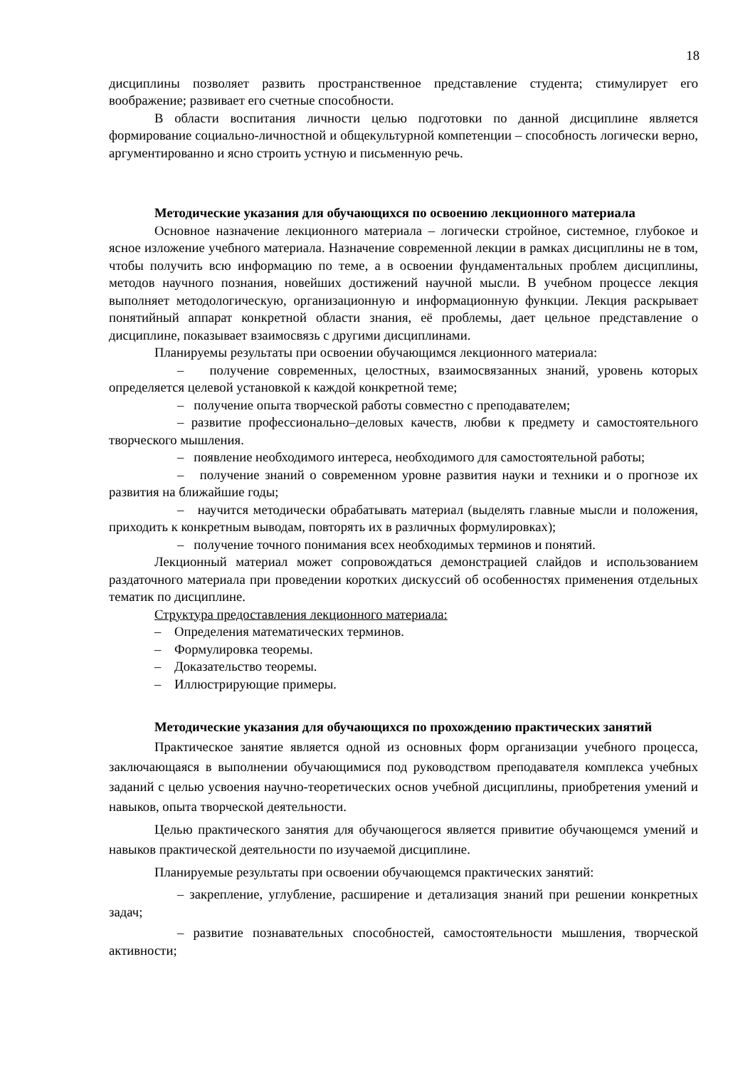18
дисциплины позволяет развить пространственное представление студента; стимулирует его воображение; развивает его счетные способности.
В области воспитания личности целью подготовки по данной дисциплине является формирование социально-личностной и общекультурной компетенции – способность логически верно, аргументированно и ясно строить устную и письменную речь.
Методические указания для обучающихся по освоению лекционного материала
Основное назначение лекционного материала – логически стройное, системное, глубокое и ясное изложение учебного материала. Назначение современной лекции в рамках дисциплины не в том, чтобы получить всю информацию по теме, а в освоении фундаментальных проблем дисциплины, методов научного познания, новейших достижений научной мысли. В учебном процессе лекция выполняет методологическую, организационную и информационную функции. Лекция раскрывает понятийный аппарат конкретной области знания, её проблемы, дает цельное представление о дисциплине, показывает взаимосвязь с другими дисциплинами.
Планируемы результаты при освоении обучающимся лекционного материала:
– получение современных, целостных, взаимосвязанных знаний, уровень которых определяется целевой установкой к каждой конкретной теме;
– получение опыта творческой работы совместно с преподавателем;
– развитие профессионально–деловых качеств, любви к предмету и самостоятельного творческого мышления.
– появление необходимого интереса, необходимого для самостоятельной работы;
– получение знаний о современном уровне развития науки и техники и о прогнозе их развития на ближайшие годы;
– научится методически обрабатывать материал (выделять главные мысли и положения, приходить к конкретным выводам, повторять их в различных формулировках);
– получение точного понимания всех необходимых терминов и понятий.
Лекционный материал может сопровождаться демонстрацией слайдов и использованием раздаточного материала при проведении коротких дискуссий об особенностях применения отдельных тематик по дисциплине.
Структура предоставления лекционного материала:
– Определения математических терминов.
– Формулировка теоремы.
– Доказательство теоремы.
– Иллюстрирующие примеры.
Методические указания для обучающихся по прохождению практических занятий
Практическое занятие является одной из основных форм организации учебного процесса, заключающаяся в выполнении обучающимися под руководством преподавателя комплекса учебных заданий с целью усвоения научно-теоретических основ учебной дисциплины, приобретения умений и навыков, опыта творческой деятельности.
Целью практического занятия для обучающегося является привитие обучающемся умений и навыков практической деятельности по изучаемой дисциплине.
Планируемые результаты при освоении обучающемся практических занятий:
– закрепление, углубление, расширение и детализация знаний при решении конкретных задач;
– развитие познавательных способностей, самостоятельности мышления, творческой активности;